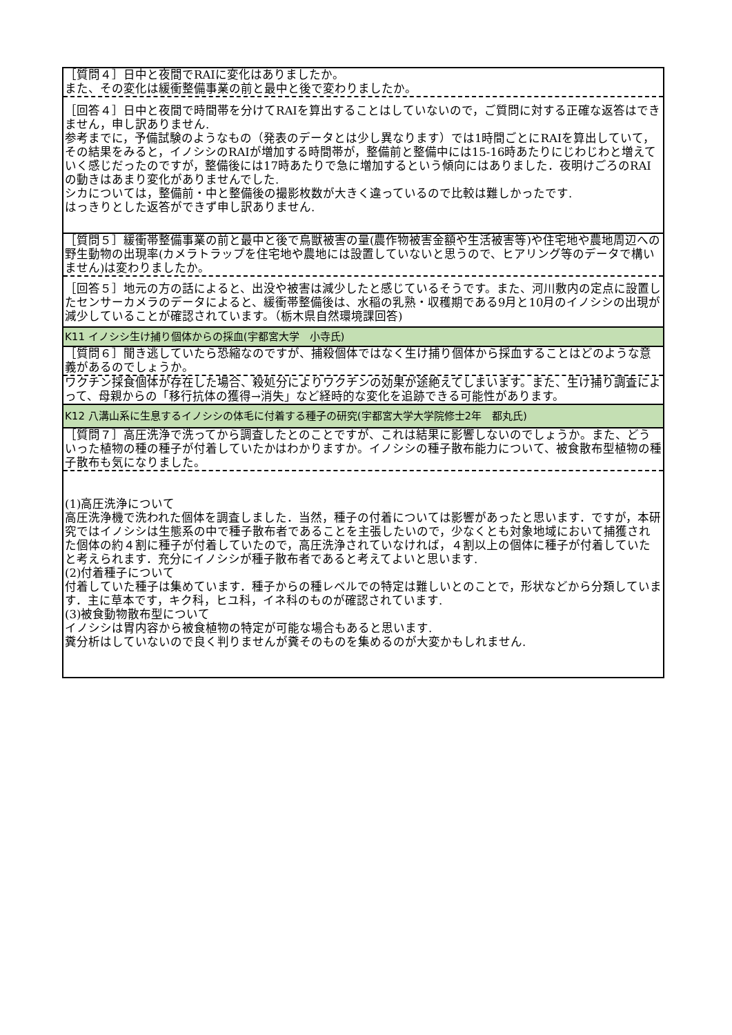| ［質問４］日中と夜間でRAIに変化はありましたか。 また、その変化は緩衝整備事業の前と最中と後で変わりましたか。 |
| ［回答４］日中と夜間で時間帯を分けてRAIを算出することはしていないので，ご質問に対する正確な返答はできません，申し訳ありません. 参考までに，予備試験のようなもの（発表のデータとは少し異なります）では1時間ごとにRAIを算出していて，その結果をみると，イノシシのRAIが増加する時間帯が，整備前と整備中には15-16時あたりにじわじわと増えていく感じだったのですが，整備後には17時あたりで急に増加するという傾向にはありました．夜明けごろのRAIの動きはあまり変化がありませんでした. シカについては，整備前・中と整備後の撮影枚数が大きく違っているので比較は難しかったです. はっきりとした返答ができず申し訳ありません. |
| ［質問５］緩衝帯整備事業の前と最中と後で鳥獣被害の量(農作物被害金額や生活被害等)や住宅地や農地周辺への野生動物の出現率(カメラトラップを住宅地や農地には設置していないと思うので、ヒアリング等のデータで構いません)は変わりましたか。 |
| ［回答５］地元の方の話によると、出没や被害は減少したと感じているそうです。また、河川敷内の定点に設置したセンサーカメラのデータによると、緩衝帯整備後は、水稲の乳熟・収穫期である9月と10月のイノシシの出現が減少していることが確認されています。（栃木県自然環境課回答) |
| K11 イノシシ生け捕り個体からの採血(宇都宮大学 小寺氏) |
| ［質問６］聞き逃していたら恐縮なのですが、捕殺個体ではなく生け捕り個体から採血することはどのような意義があるのでしょうか。 |
| ワクチン採食個体が存在した場合、殺処分によりワクチンの効果が途絶えてしまいます。また、生け捕り調査によって、母親からの「移行抗体の獲得→消失」など経時的な変化を追跡できる可能性があります。 |
| K12 八溝山系に生息するイノシシの体毛に付着する種子の研究(宇都宮大学大学院修士2年 都丸氏) |
| ［質問７］高圧洗浄で洗ってから調査したとのことですが、これは結果に影響しないのでしょうか。また、どういった植物の種の種子が付着していたかはわかりますか。イノシシの種子散布能力について、被食散布型植物の種子散布も気になりました。 |
| (1)高圧洗浄について 高圧洗浄機で洗われた個体を調査しました．当然，種子の付着については影響があったと思います．ですが，本研究ではイノシシは生態系の中で種子散布者であることを主張したいので，少なくとも対象地域において捕獲された個体の約４割に種子が付着していたので，高圧洗浄されていなければ，４割以上の個体に種子が付着していたと考えられます．充分にイノシシが種子散布者であると考えてよいと思います. (2)付着種子について 付着していた種子は集めています．種子からの種レベルでの特定は難しいとのことで，形状などから分類しています．主に草本です，キク科，ヒユ科，イネ科のものが確認されています. (3)被食動物散布型について イノシシは胃内容から被食植物の特定が可能な場合もあると思います. 糞分析はしていないので良く判りませんが糞そのものを集めるのが大変かもしれません. |